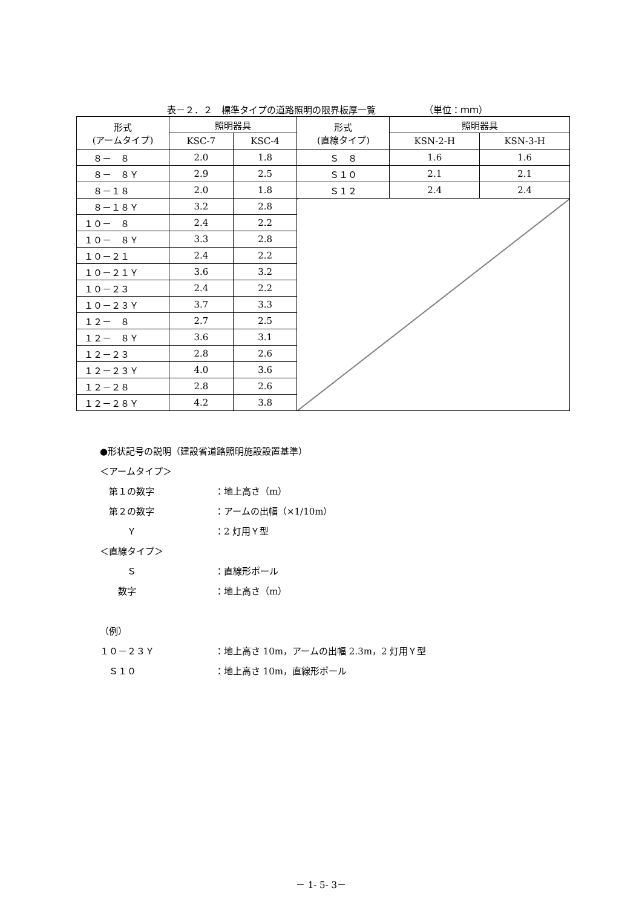表－２．２　標準タイプの道路照明の限界板厚一覧 （単位：ｍｍ）
| 形式 (アームタイプ) | 照明器具 | | 形式 (直線タイプ) | 照明器具 | |
| --- | --- | --- | --- | --- | --- |
| | KSC-7 | KSC-4 | | KSN-2-H | KSN-3-H |
| ８－ ８ | 2.0 | 1.8 | Ｓ ８ | 1.6 | 1.6 |
| ８－ ８Ｙ | 2.9 | 2.5 | Ｓ１０ | 2.1 | 2.1 |
| ８－１８ | 2.0 | 1.8 | Ｓ１２ | 2.4 | 2.4 |
| ８－１８Ｙ | 3.2 | 2.8 | | | |
| １０－ ８ | 2.4 | 2.2 | | | |
| １０－ ８Ｙ | 3.3 | 2.8 | | | |
| １０－２１ | 2.4 | 2.2 | | | |
| １０－２１Ｙ | 3.6 | 3.2 | | | |
| １０－２３ | 2.4 | 2.2 | | | |
| １０－２３Ｙ | 3.7 | 3.3 | | | |
| １２－ ８ | 2.7 | 2.5 | | | |
| １２－ ８Ｙ | 3.6 | 3.1 | | | |
| １２－２３ | 2.8 | 2.6 | | | |
| １２－２３Ｙ | 4.0 | 3.6 | | | |
| １２－２８ | 2.8 | 2.6 | | | |
| １２－２８Ｙ | 4.2 | 3.8 | | | |
●形状記号の説明（建設省道路照明施設設置基準）
＜アームタイプ＞
　第１の数字 ：地上高さ（m）
　第２の数字 ：アームの出幅（×1/10m）
　　　Ｙ ：2 灯用Ｙ型
＜直線タイプ＞
　　　Ｓ ：直線形ポール
　　数字 ：地上高さ（m）
（例）
１０－２３Ｙ ：地上高さ 10m，アームの出幅 2.3m，2 灯用Ｙ型
　Ｓ１０ ：地上高さ 10m，直線形ポール
－ 1- 5- 3－